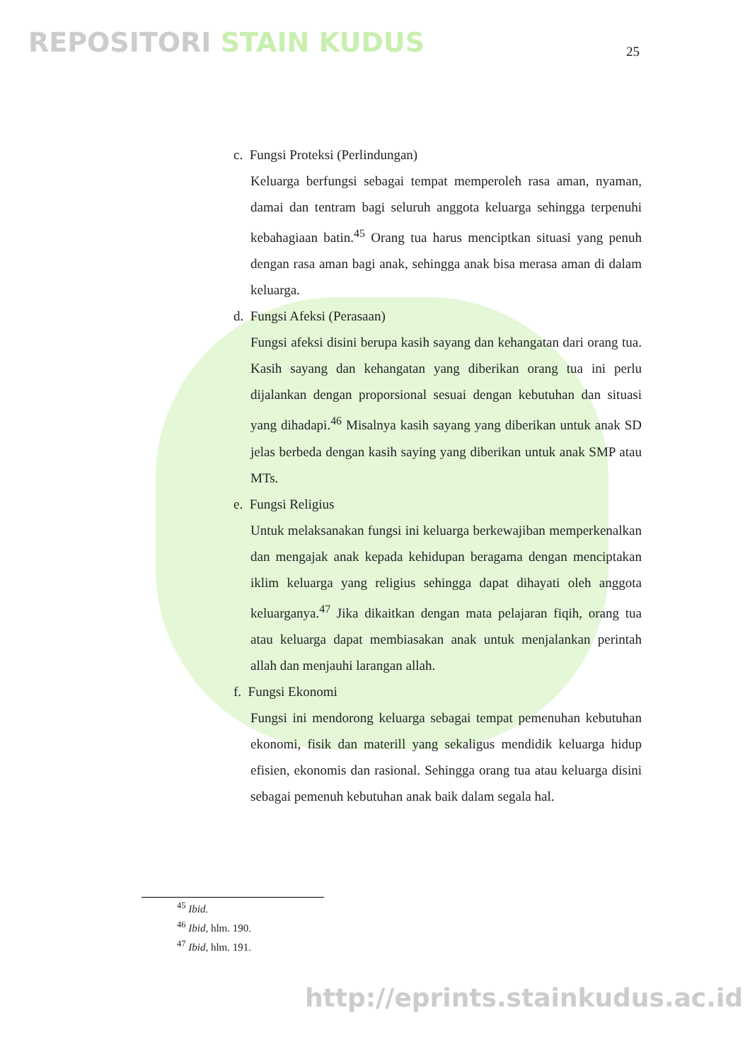REPOSITORI STAIN KUDUS 25
c. Fungsi Proteksi (Perlindungan)
Keluarga berfungsi sebagai tempat memperoleh rasa aman, nyaman, damai dan tentram bagi seluruh anggota keluarga sehingga terpenuhi kebahagiaan batin.<sup>45</sup> Orang tua harus menciptkan situasi yang penuh dengan rasa aman bagi anak, sehingga anak bisa merasa aman di dalam keluarga.
d. Fungsi Afeksi (Perasaan)
Fungsi afeksi disini berupa kasih sayang dan kehangatan dari orang tua. Kasih sayang dan kehangatan yang diberikan orang tua ini perlu dijalankan dengan proporsional sesuai dengan kebutuhan dan situasi yang dihadapi.<sup>46</sup> Misalnya kasih sayang yang diberikan untuk anak SD jelas berbeda dengan kasih saying yang diberikan untuk anak SMP atau MTs.
e. Fungsi Religius
Untuk melaksanakan fungsi ini keluarga berkewajiban memperkenalkan dan mengajak anak kepada kehidupan beragama dengan menciptakan iklim keluarga yang religius sehingga dapat dihayati oleh anggota keluarganya.<sup>47</sup> Jika dikaitkan dengan mata pelajaran fiqih, orang tua atau keluarga dapat membiasakan anak untuk menjalankan perintah allah dan menjauhi larangan allah.
f. Fungsi Ekonomi
Fungsi ini mendorong keluarga sebagai tempat pemenuhan kebutuhan ekonomi, fisik dan materill yang sekaligus mendidik keluarga hidup efisien, ekonomis dan rasional. Sehingga orang tua atau keluarga disini sebagai pemenuh kebutuhan anak baik dalam segala hal.
<sup>45</sup> Ibid.
<sup>46</sup> Ibid, hlm. 190.
<sup>47</sup> Ibid, hlm. 191.
http://eprints.stainkudus.ac.id